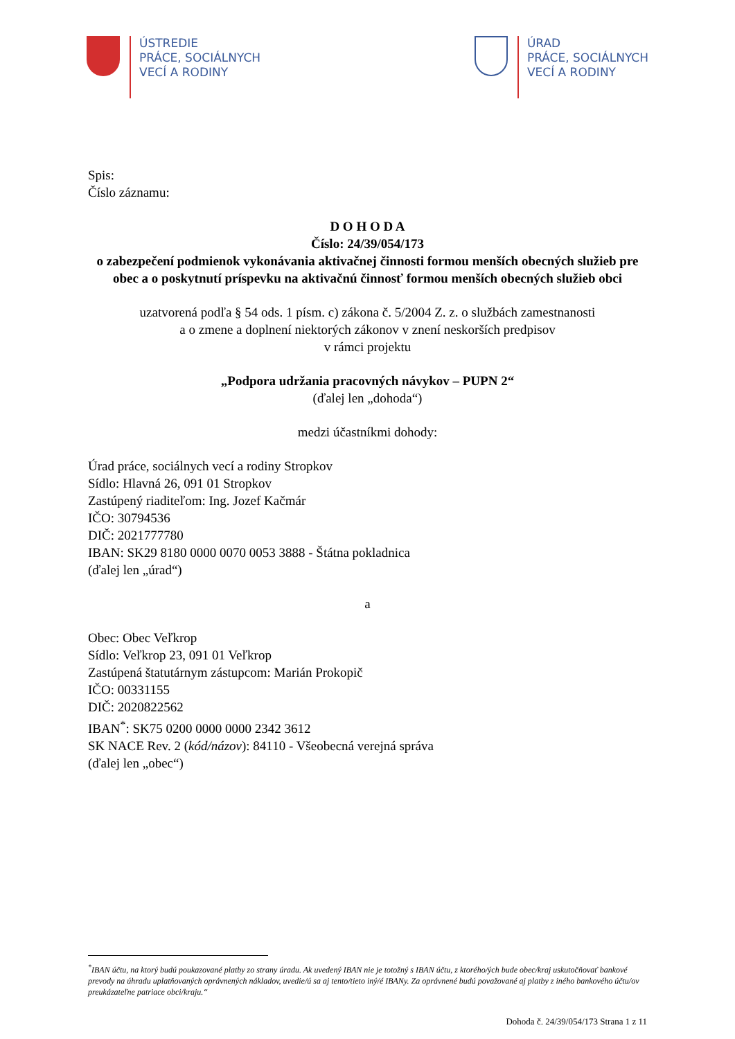ÚSTREDIE
PRÁCE, SOCIÁLNYCH
VECÍ A RODINY
ÚRAD
PRÁCE, SOCIÁLNYCH
VECÍ A RODINY
Spis:
Číslo záznamu:
D O H O D A
Číslo: 24/39/054/173
o zabezpečení podmienok vykonávania aktivačnej činnosti formou menších obecných služieb pre obec a o poskytnutí príspevku na aktivačnú činnosť formou menších obecných služieb obci
uzatvorená podľa § 54 ods. 1 písm. c) zákona č. 5/2004 Z. z. o službách zamestnanosti
a o zmene a doplnení niektorých zákonov v znení neskorších predpisov
v rámci projektu
„Podpora udržania pracovných návykov – PUPN 2“
(ďalej len „dohoda“)
medzi účastníkmi dohody:
Úrad práce, sociálnych vecí a rodiny Stropkov
Sídlo: Hlavná 26, 091 01 Stropkov
Zastúpený riaditeľom: Ing. Jozef Kačmár
IČO: 30794536
DIČ: 2021777780
IBAN: SK29 8180 0000 0070 0053 3888 - Štátna pokladnica
(ďalej len „úrad“)
a
Obec: Obec Veľkrop
Sídlo: Veľkrop 23, 091 01 Veľkrop
Zastúpená štatutárnym zástupcom: Marián Prokopič
IČO: 00331155
DIČ: 2020822562
IBAN<sup>*</sup>: SK75 0200 0000 0000 2342 3612
SK NACE Rev. 2 (kód/názov): 84110 - Všeobecná verejná správa
(ďalej len „obec“)
<sup>*</sup> IBAN účtu, na ktorý budú poukazované platby zo strany úradu. Ak uvedený IBAN nie je totožný s IBAN účtu, z ktorého/ých bude obec/kraj uskutočňovať bankové prevody na úhradu uplatňovaných oprávnených nákladov, uvedie/ú sa aj tento/tieto iný/é IBANy. Za oprávnené budú považované aj platby z iného bankového účtu/ov preukázateľne patriace obci/kraju.“
Dohoda č. 24/39/054/173 Strana 1 z 11